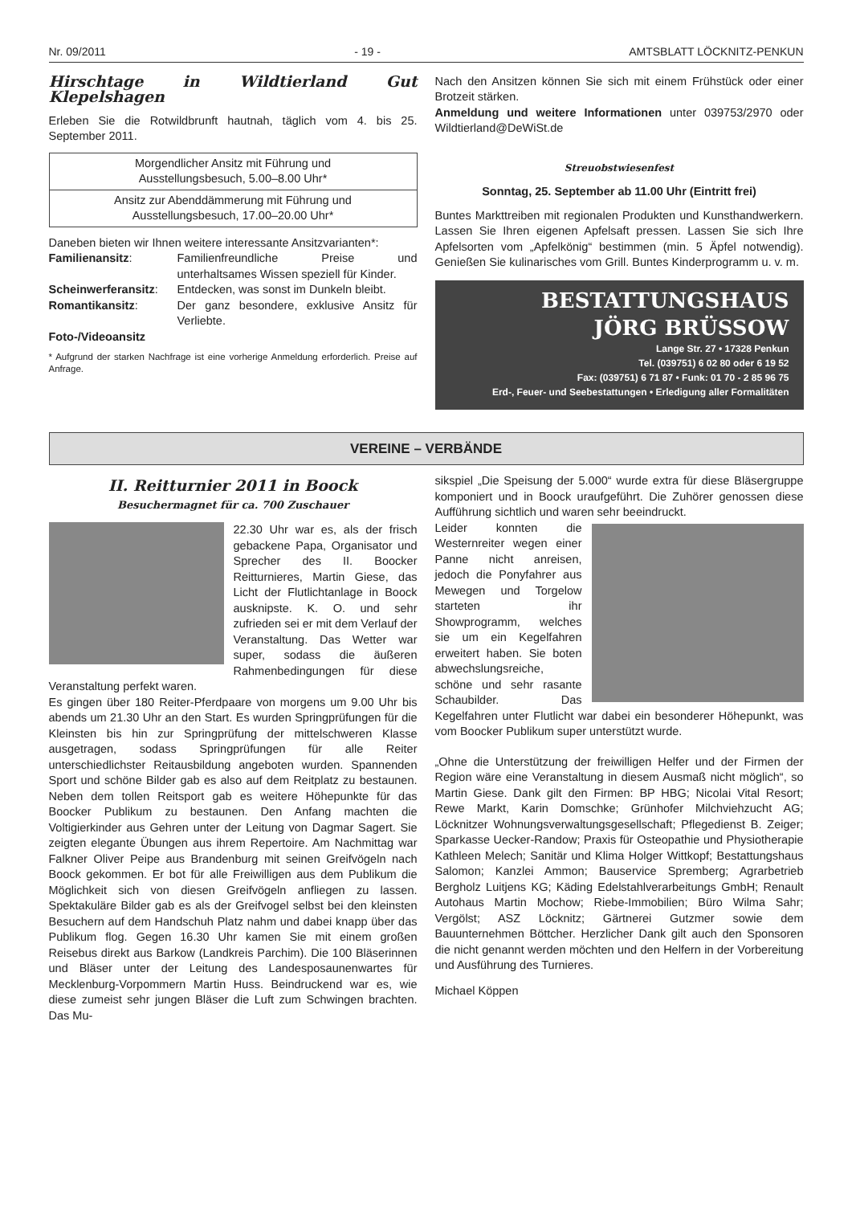Nr. 09/2011 - 19 - AMTSBLATT LÖCKNITZ-PENKUN
Hirschtage in Wildtierland Gut Klepelshagen
Erleben Sie die Rotwildbrunft hautnah, täglich vom 4. bis 25. September 2011.
| Morgendlicher Ansitz mit Führung und Ausstellungsbesuch, 5.00–8.00 Uhr* |
| Ansitz zur Abenddämmerung mit Führung und Ausstellungsbesuch, 17.00–20.00 Uhr* |
Daneben bieten wir Ihnen weitere interessante Ansitzvarianten*:
| Familienansitz : | Familienfreundliche Preise und unterhaltsames Wissen speziell für Kinder. |
| Scheinwerferansitz : | Entdecken, was sonst im Dunkeln bleibt. |
| Romantikansitz : | Der ganz besondere, exklusive Ansitz für Verliebte. |
Foto-/Videoansitz
* Aufgrund der starken Nachfrage ist eine vorherige Anmeldung erforderlich. Preise auf Anfrage.
Nach den Ansitzen können Sie sich mit einem Frühstück oder einer Brotzeit stärken.
Anmeldung und weitere Informationen unter 039753/2970 oder Wildtierland@DeWiSt.de
Streuobstwiesenfest
Sonntag, 25. September ab 11.00 Uhr (Eintritt frei)
Buntes Markttreiben mit regionalen Produkten und Kunsthandwerkern. Lassen Sie Ihren eigenen Apfelsaft pressen. Lassen Sie sich Ihre Apfelsorten vom „Apfelkönig“ bestimmen (min. 5 Äpfel notwendig). Genießen Sie kulinarisches vom Grill. Buntes Kinderprogramm u. v. m.
BESTATTUNGSHAUS
JÖRG BRÜSSOW
Lange Str. 27 • 17328 Penkun
Tel. (039751) 6 02 80 oder 6 19 52
Fax: (039751) 6 71 87 • Funk: 01 70 - 2 85 96 75
Erd-, Feuer- und Seebestattungen • Erledigung aller Formalitäten
VEREINE – VERBÄNDE
II. Reitturnier 2011 in Boock
Besuchermagnet für ca. 700 Zuschauer
22.30 Uhr war es, als der frisch gebackene Papa, Organisator und Sprecher des II. Boocker Reitturnieres, Martin Giese, das Licht der Flutlichtanlage in Boock ausknipste. K. O. und sehr zufrieden sei er mit dem Verlauf der Veranstaltung. Das Wetter war super, sodass die äußeren Rahmenbedingungen für diese Veranstaltung perfekt waren.
Es gingen über 180 Reiter-Pferdpaare von morgens um 9.00 Uhr bis abends um 21.30 Uhr an den Start. Es wurden Springprüfungen für die Kleinsten bis hin zur Springprüfung der mittelschweren Klasse ausgetragen, sodass Springprüfungen für alle Reiter unterschiedlichster Reitausbildung angeboten wurden. Spannenden Sport und schöne Bilder gab es also auf dem Reitplatz zu bestaunen. Neben dem tollen Reitsport gab es weitere Höhepunkte für das Boocker Publikum zu bestaunen. Den Anfang machten die Voltigierkinder aus Gehren unter der Leitung von Dagmar Sagert. Sie zeigten elegante Übungen aus ihrem Repertoire. Am Nachmittag war Falkner Oliver Peipe aus Brandenburg mit seinen Greifvögeln nach Boock gekommen. Er bot für alle Freiwilligen aus dem Publikum die Möglichkeit sich von diesen Greifvögeln anfliegen zu lassen. Spektakuläre Bilder gab es als der Greifvogel selbst bei den kleinsten Besuchern auf dem Handschuh Platz nahm und dabei knapp über das Publikum flog. Gegen 16.30 Uhr kamen Sie mit einem großen Reisebus direkt aus Barkow (Landkreis Parchim). Die 100 Bläserinnen und Bläser unter der Leitung des Landesposaunenwartes für Mecklenburg-Vorpommern Martin Huss. Beindruckend war es, wie diese zumeist sehr jungen Bläser die Luft zum Schwingen brachten. Das Mu-
sikspiel „Die Speisung der 5.000“ wurde extra für diese Bläsergruppe komponiert und in Boock uraufgeführt. Die Zuhörer genossen diese Aufführung sichtlich und waren sehr beeindruckt.
Leider konnten die Westernreiter wegen einer Panne nicht anreisen, jedoch die Ponyfahrer aus Mewegen und Torgelow starteten ihr Showprogramm, welches sie um ein Kegelfahren erweitert haben. Sie boten abwechslungsreiche, schöne und sehr rasante Schaubilder. Das Kegelfahren unter Flutlicht war dabei ein besonderer Höhepunkt, was vom Boocker Publikum super unterstützt wurde.
„Ohne die Unterstützung der freiwilligen Helfer und der Firmen der Region wäre eine Veranstaltung in diesem Ausmaß nicht möglich“, so Martin Giese. Dank gilt den Firmen: BP HBG; Nicolai Vital Resort; Rewe Markt, Karin Domschke; Grünhofer Milchviehzucht AG; Löcknitzer Wohnungsverwaltungsgesellschaft; Pflegedienst B. Zeiger; Sparkasse Uecker-Randow; Praxis für Osteopathie und Physiotherapie Kathleen Melech; Sanitär und Klima Holger Wittkopf; Bestattungshaus Salomon; Kanzlei Ammon; Bauservice Spremberg; Agrarbetrieb Bergholz Luitjens KG; Käding Edelstahlverarbeitungs GmbH; Renault Autohaus Martin Mochow; Riebe-Immobilien; Büro Wilma Sahr; Vergölst; ASZ Löcknitz; Gärtnerei Gutzmer sowie dem Bauunternehmen Böttcher. Herzlicher Dank gilt auch den Sponsoren die nicht genannt werden möchten und den Helfern in der Vorbereitung und Ausführung des Turnieres.
Michael Köppen